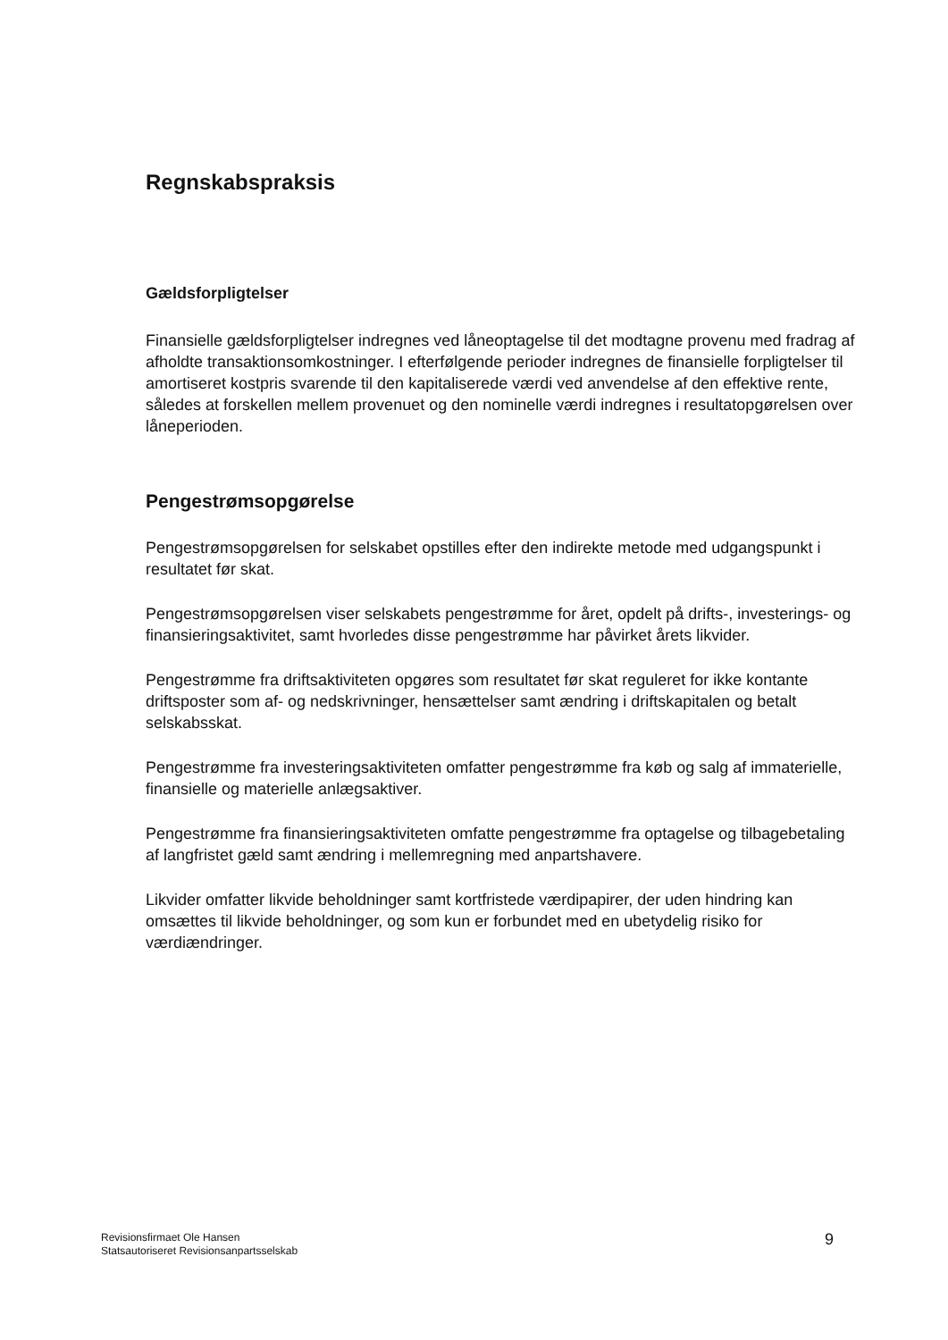Regnskabspraksis
Gældsforpligtelser
Finansielle gældsforpligtelser indregnes ved låneoptagelse til det modtagne provenu med fradrag af afholdte transaktionsomkostninger. I efterfølgende perioder indregnes de finansielle forpligtelser til amortiseret kostpris svarende til den kapitaliserede værdi ved anvendelse af den effektive rente, således at forskellen mellem provenuet og den nominelle værdi indregnes i resultatopgørelsen over låneperioden.
Pengestrømsopgørelse
Pengestrømsopgørelsen for selskabet opstilles efter den indirekte metode med udgangspunkt i resultatet før skat.
Pengestrømsopgørelsen viser selskabets pengestrømme for året, opdelt på drifts-, investerings- og finansieringsaktivitet, samt hvorledes disse pengestrømme har påvirket årets likvider.
Pengestrømme fra driftsaktiviteten opgøres som resultatet før skat reguleret for ikke kontante driftsposter som af- og nedskrivninger, hensættelser samt ændring i driftskapitalen og betalt selskabsskat.
Pengestrømme fra investeringsaktiviteten omfatter pengestrømme fra køb og salg af immaterielle, finansielle og materielle anlægsaktiver.
Pengestrømme fra finansieringsaktiviteten omfatte pengestrømme fra optagelse og tilbagebetaling af langfristet gæld samt ændring i mellemregning med anpartshavere.
Likvider omfatter likvide beholdninger samt kortfristede værdipapirer, der uden hindring kan omsættes til likvide beholdninger, og som kun er forbundet med en ubetydelig risiko for værdiændringer.
Revisionsfirmaet Ole Hansen
Statsautoriseret Revisionsanpartsselskab
9